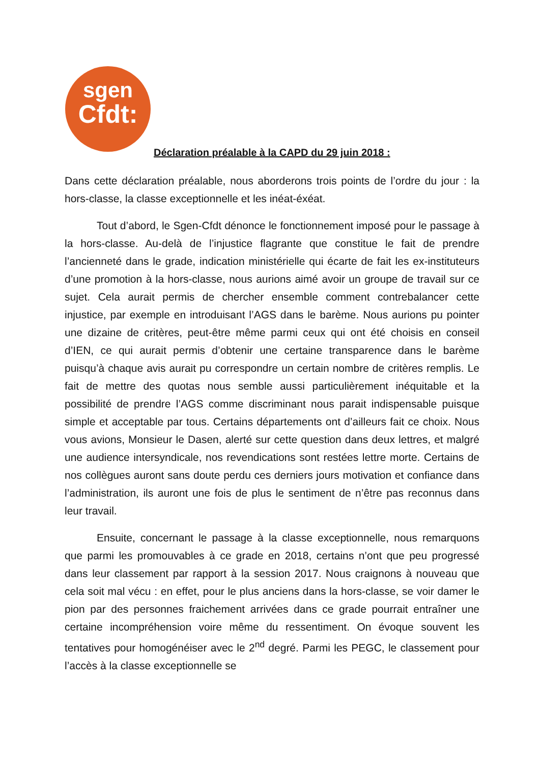sgen
Cfdt:
Déclaration préalable à la CAPD du 29 juin 2018 :
Dans cette déclaration préalable, nous aborderons trois points de l’ordre du jour : la hors-classe, la classe exceptionnelle et les inéat-éxéat.
Tout d’abord, le Sgen-Cfdt dénonce le fonctionnement imposé pour le passage à la hors-classe. Au-delà de l’injustice flagrante que constitue le fait de prendre l’ancienneté dans le grade, indication ministérielle qui écarte de fait les ex-instituteurs d’une promotion à la hors-classe, nous aurions aimé avoir un groupe de travail sur ce sujet. Cela aurait permis de chercher ensemble comment contrebalancer cette injustice, par exemple en introduisant l’AGS dans le barème. Nous aurions pu pointer une dizaine de critères, peut-être même parmi ceux qui ont été choisis en conseil d’IEN, ce qui aurait permis d’obtenir une certaine transparence dans le barème puisqu’à chaque avis aurait pu correspondre un certain nombre de critères remplis. Le fait de mettre des quotas nous semble aussi particulièrement inéquitable et la possibilité de prendre l’AGS comme discriminant nous parait indispensable puisque simple et acceptable par tous. Certains départements ont d’ailleurs fait ce choix. Nous vous avions, Monsieur le Dasen, alerté sur cette question dans deux lettres, et malgré une audience intersyndicale, nos revendications sont restées lettre morte. Certains de nos collègues auront sans doute perdu ces derniers jours motivation et confiance dans l’administration, ils auront une fois de plus le sentiment de n’être pas reconnus dans leur travail.
Ensuite, concernant le passage à la classe exceptionnelle, nous remarquons que parmi les promouvables à ce grade en 2018, certains n’ont que peu progressé dans leur classement par rapport à la session 2017. Nous craignons à nouveau que cela soit mal vécu : en effet, pour le plus anciens dans la hors-classe, se voir damer le pion par des personnes fraichement arrivées dans ce grade pourrait entraîner une certaine incompréhension voire même du ressentiment. On évoque souvent les tentatives pour homogénéiser avec le 2<sup>nd</sup> degré. Parmi les PEGC, le classement pour l’accès à la classe exceptionnelle se